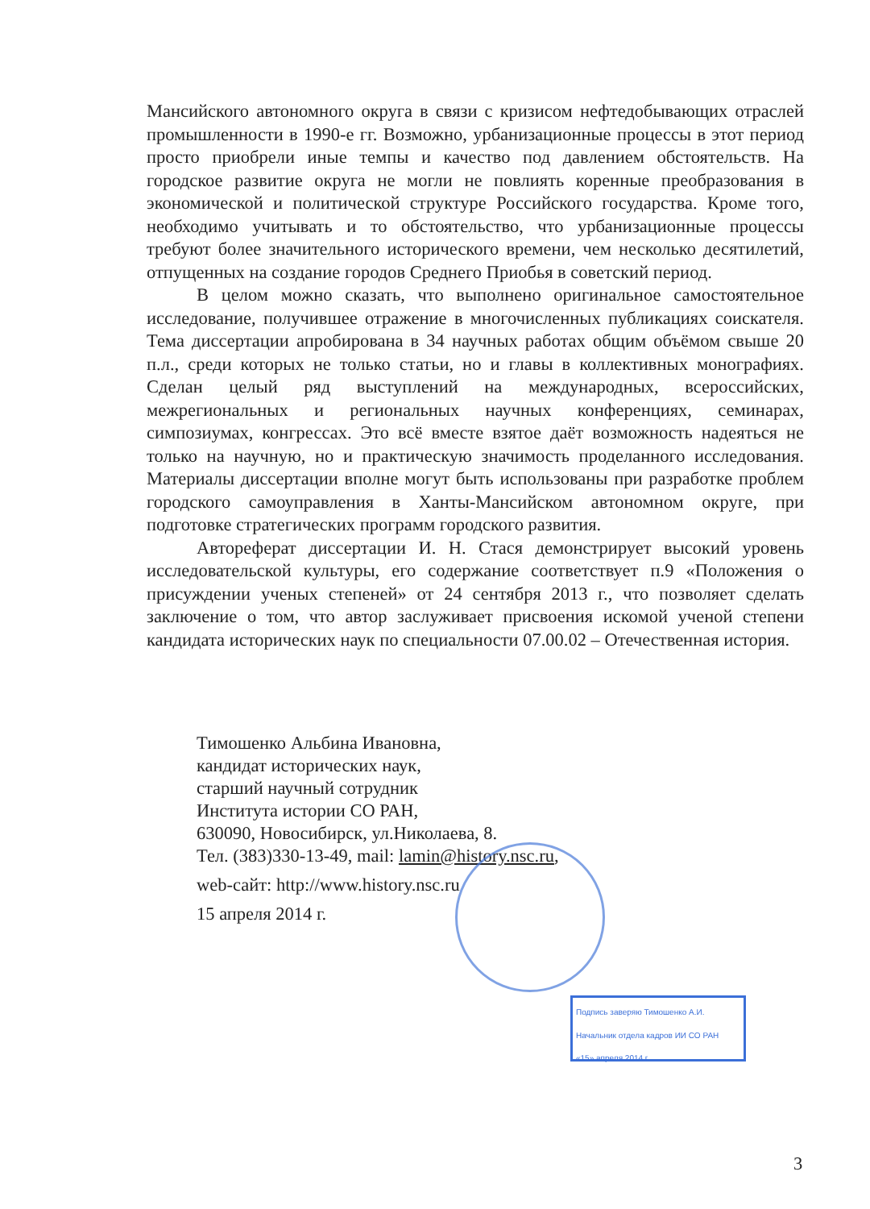Мансийского автономного округа в связи с кризисом нефтедобывающих отраслей промышленности в 1990-е гг. Возможно, урбанизационные процессы в этот период просто приобрели иные темпы и качество под давлением обстоятельств. На городское развитие округа не могли не повлиять коренные преобразования в экономической и политической структуре Российского государства. Кроме того, необходимо учитывать и то обстоятельство, что урбанизационные процессы требуют более значительного исторического времени, чем несколько десятилетий, отпущенных на создание городов Среднего Приобья в советский период.
В целом можно сказать, что выполнено оригинальное самостоятельное исследование, получившее отражение в многочисленных публикациях соискателя. Тема диссертации апробирована в 34 научных работах общим объёмом свыше 20 п.л., среди которых не только статьи, но и главы в коллективных монографиях. Сделан целый ряд выступлений на международных, всероссийских, межрегиональных и региональных научных конференциях, семинарах, симпозиумах, конгрессах. Это всё вместе взятое даёт возможность надеяться не только на научную, но и практическую значимость проделанного исследования. Материалы диссертации вполне могут быть использованы при разработке проблем городского самоуправления в Ханты-Мансийском автономном округе, при подготовке стратегических программ городского развития.
Автореферат диссертации И. Н. Стася демонстрирует высокий уровень исследовательской культуры, его содержание соответствует п.9 «Положения о присуждении ученых степеней» от 24 сентября 2013 г., что позволяет сделать заключение о том, что автор заслуживает присвоения искомой ученой степени кандидата исторических наук по специальности 07.00.02 – Отечественная история.
Тимошенко Альбина Ивановна,
кандидат исторических наук,
старший научный сотрудник
Института истории СО РАН,
630090, Новосибирск, ул.Николаева, 8.
Тел. (383)330-13-49, mail: lamin@history.nsc.ru,
web-сайт: http://www.history.nsc.ru
15 апреля 2014 г.
Подпись заверяю Тимошенко А.И.
Начальник отдела кадров ИИ СО РАН
«15» апреля 2014 г.
3